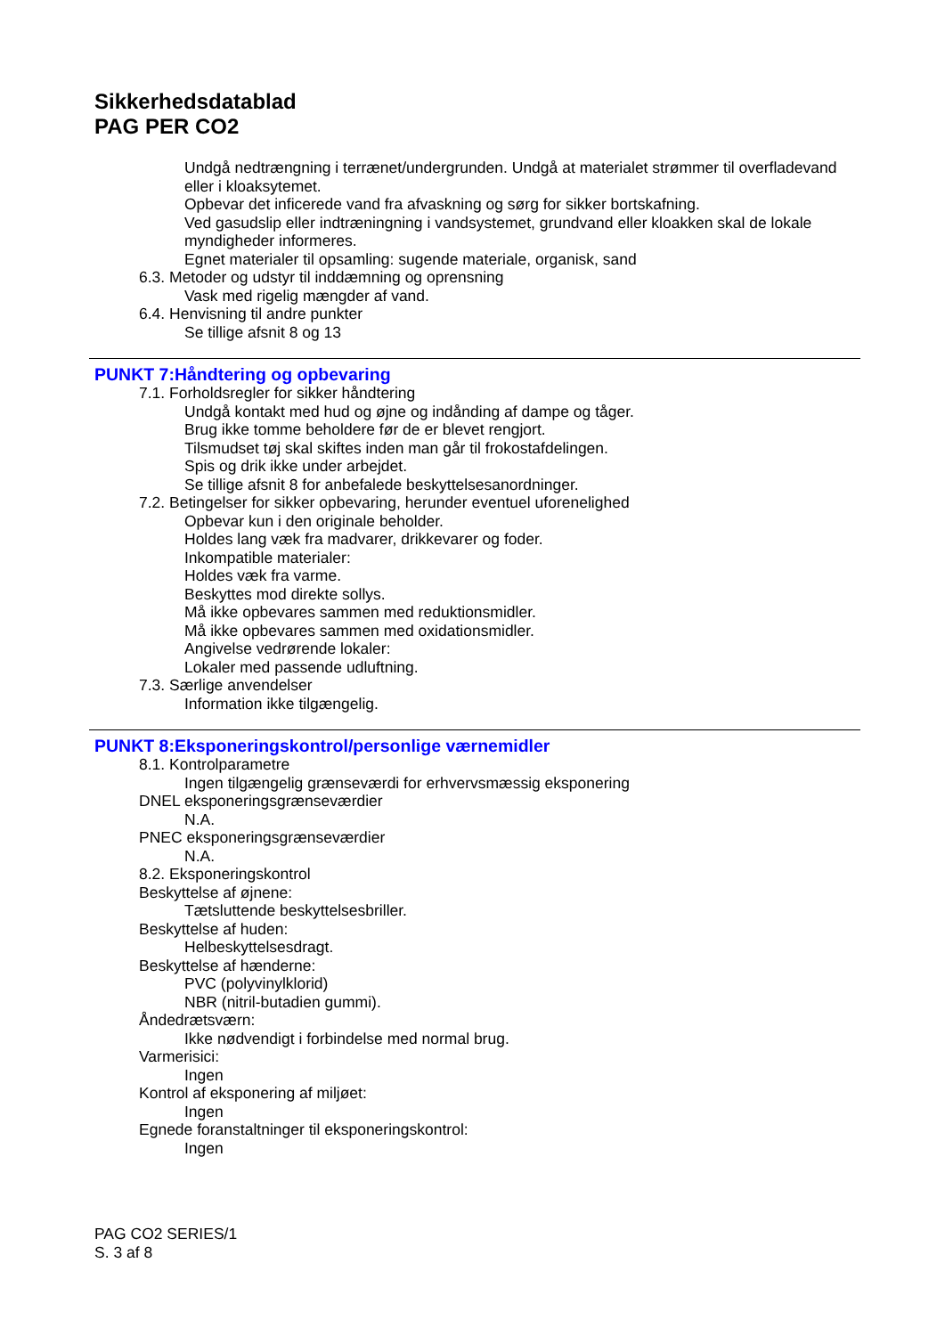Sikkerhedsdatablad
PAG PER CO2
Undgå nedtrængning i terrænet/undergrunden. Undgå at materialet strømmer til overfladevand eller i kloaksytemet.
Opbevar det inficerede vand fra afvaskning og sørg for sikker bortskafning.
Ved gasudslip eller indtræningning i vandsystemet, grundvand eller kloakken skal de lokale myndigheder informeres.
Egnet materialer til opsamling: sugende materiale, organisk, sand
6.3. Metoder og udstyr til inddæmning og oprensning
Vask med rigelig mængder af vand.
6.4. Henvisning til andre punkter
Se tillige afsnit 8 og 13
PUNKT 7:Håndtering og opbevaring
7.1. Forholdsregler for sikker håndtering
Undgå kontakt med hud og øjne og indånding af dampe og tåger.
Brug ikke tomme beholdere før de er blevet rengjort.
Tilsmudset tøj skal skiftes inden man går til frokostafdelingen.
Spis og drik ikke under arbejdet.
Se tillige afsnit 8 for anbefalede beskyttelsesanordninger.
7.2. Betingelser for sikker opbevaring, herunder eventuel uforenelighed
Opbevar kun i den originale beholder.
Holdes lang væk fra madvarer, drikkevarer og foder.
Inkompatible materialer:
Holdes væk fra varme.
Beskyttes mod direkte sollys.
Må ikke opbevares sammen med reduktionsmidler.
Må ikke opbevares sammen med oxidationsmidler.
Angivelse vedrørende lokaler:
Lokaler med passende udluftning.
7.3. Særlige anvendelser
Information ikke tilgængelig.
PUNKT 8:Eksponeringskontrol/personlige værnemidler
8.1. Kontrolparametre
Ingen tilgængelig grænseværdi for erhvervsmæssig eksponering
DNEL eksponeringsgrænseværdier
N.A.
PNEC eksponeringsgrænseværdier
N.A.
8.2. Eksponeringskontrol
Beskyttelse af øjnene:
Tætsluttende beskyttelsesbriller.
Beskyttelse af huden:
Helbeskyttelsesdragt.
Beskyttelse af hænderne:
PVC (polyvinylklorid)
NBR (nitril-butadien gummi).
Åndedrætsværn:
Ikke nødvendigt i forbindelse med normal brug.
Varmerisici:
Ingen
Kontrol af eksponering af miljøet:
Ingen
Egnede foranstaltninger til eksponeringskontrol:
Ingen
PAG CO2 SERIES/1
S. 3 af 8